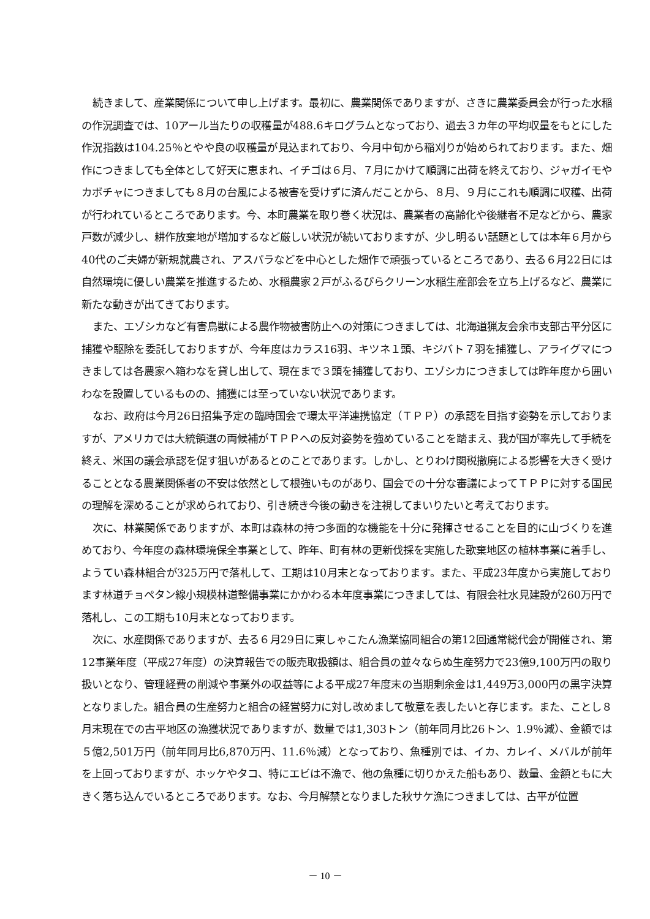続きまして、産業関係について申し上げます。最初に、農業関係でありますが、さきに農業委員会が行った水稲の作況調査では、10アール当たりの収穫量が488.6キログラムとなっており、過去３カ年の平均収量をもとにした作況指数は104.25％とやや良の収穫量が見込まれており、今月中旬から稲刈りが始められております。また、畑作につきましても全体として好天に恵まれ、イチゴは６月、７月にかけて順調に出荷を終えており、ジャガイモやカボチャにつきましても８月の台風による被害を受けずに済んだことから、８月、９月にこれも順調に収穫、出荷が行われているところであります。今、本町農業を取り巻く状況は、農業者の高齢化や後継者不足などから、農家戸数が減少し、耕作放棄地が増加するなど厳しい状況が続いておりますが、少し明るい話題としては本年６月から40代のご夫婦が新規就農され、アスパラなどを中心とした畑作で頑張っているところであり、去る６月22日には自然環境に優しい農業を推進するため、水稲農家２戸がふるびらクリーン水稲生産部会を立ち上げるなど、農業に新たな動きが出てきております。
また、エゾシカなど有害鳥獣による農作物被害防止への対策につきましては、北海道猟友会余市支部古平分区に捕獲や駆除を委託しておりますが、今年度はカラス16羽、キツネ１頭、キジバト７羽を捕獲し、アライグマにつきましては各農家へ箱わなを貸し出して、現在まで３頭を捕獲しており、エゾシカにつきましては昨年度から囲いわなを設置しているものの、捕獲には至っていない状況であります。
なお、政府は今月26日招集予定の臨時国会で環太平洋連携協定（ＴＰＰ）の承認を目指す姿勢を示しておりますが、アメリカでは大統領選の両候補がＴＰＰへの反対姿勢を強めていることを踏まえ、我が国が率先して手続を終え、米国の議会承認を促す狙いがあるとのことであります。しかし、とりわけ関税撤廃による影響を大きく受けることとなる農業関係者の不安は依然として根強いものがあり、国会での十分な審議によってＴＰＰに対する国民の理解を深めることが求められており、引き続き今後の動きを注視してまいりたいと考えております。
次に、林業関係でありますが、本町は森林の持つ多面的な機能を十分に発揮させることを目的に山づくりを進めており、今年度の森林環境保全事業として、昨年、町有林の更新伐採を実施した歌棄地区の植林事業に着手し、ようてい森林組合が325万円で落札して、工期は10月末となっております。また、平成23年度から実施しております林道チョペタン線小規模林道整備事業にかかわる本年度事業につきましては、有限会社水見建設が260万円で落札し、この工期も10月末となっております。
次に、水産関係でありますが、去る６月29日に東しゃこたん漁業協同組合の第12回通常総代会が開催され、第12事業年度（平成27年度）の決算報告での販売取扱額は、組合員の並々ならぬ生産努力で23億9,100万円の取り扱いとなり、管理経費の削減や事業外の収益等による平成27年度末の当期剰余金は1,449万3,000円の黒字決算となりました。組合員の生産努力と組合の経営努力に対し改めまして敬意を表したいと存じます。また、ことし８月末現在での古平地区の漁獲状況でありますが、数量では1,303トン（前年同月比26トン、1.9％減）、金額では５億2,501万円（前年同月比6,870万円、11.6％減）となっており、魚種別では、イカ、カレイ、メバルが前年を上回っておりますが、ホッケやタコ、特にエビは不漁で、他の魚種に切りかえた船もあり、数量、金額ともに大きく落ち込んでいるところであります。なお、今月解禁となりました秋サケ漁につきましては、古平が位置
－ 10 －